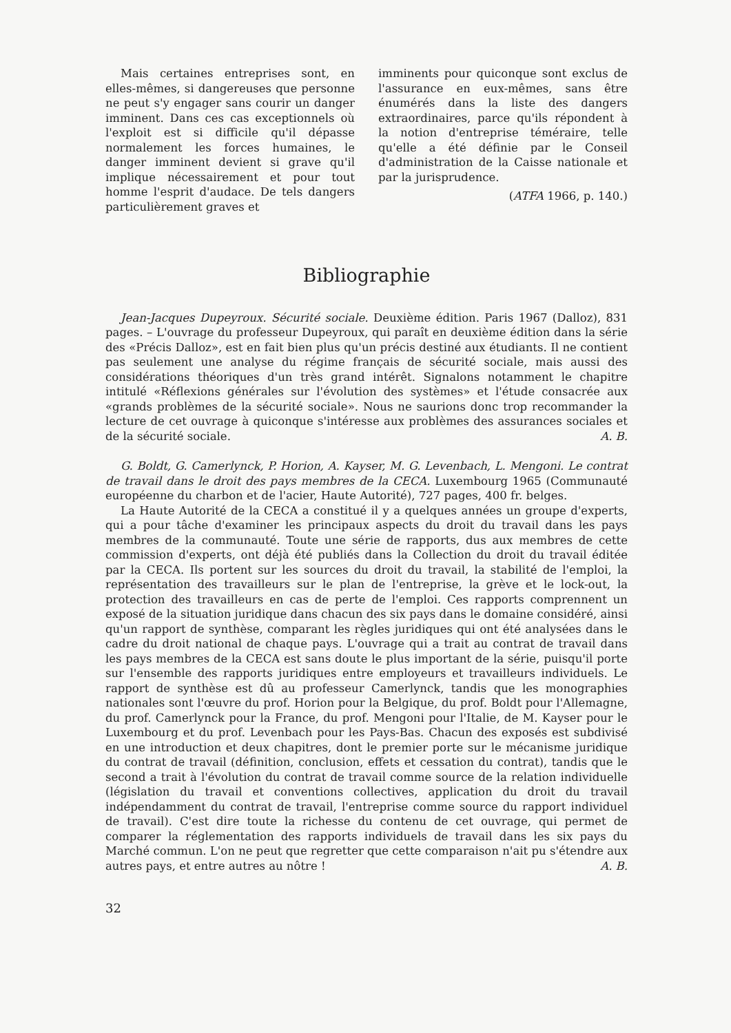Mais certaines entreprises sont, en elles-mêmes, si dangereuses que personne ne peut s'y engager sans courir un danger imminent. Dans ces cas exceptionnels où l'exploit est si difficile qu'il dépasse normalement les forces humaines, le danger imminent devient si grave qu'il implique nécessairement et pour tout homme l'esprit d'audace. De tels dangers particulièrement graves et
imminents pour quiconque sont exclus de l'assurance en eux-mêmes, sans être énumérés dans la liste des dangers extraordinaires, parce qu'ils répondent à la notion d'entreprise téméraire, telle qu'elle a été définie par le Conseil d'administration de la Caisse nationale et par la jurisprudence.
(ATFA 1966, p. 140.)
Bibliographie
Jean-Jacques Dupeyroux. Sécurité sociale. Deuxième édition. Paris 1967 (Dalloz), 831 pages. – L'ouvrage du professeur Dupeyroux, qui paraît en deuxième édition dans la série des «Précis Dalloz», est en fait bien plus qu'un précis destiné aux étudiants. Il ne contient pas seulement une analyse du régime français de sécurité sociale, mais aussi des considérations théoriques d'un très grand intérêt. Signalons notamment le chapitre intitulé «Réflexions générales sur l'évolution des systèmes» et l'étude consacrée aux «grands problèmes de la sécurité sociale». Nous ne saurions donc trop recommander la lecture de cet ouvrage à quiconque s'intéresse aux problèmes des assurances sociales et de la sécurité sociale. A. B.
G. Boldt, G. Camerlynck, P. Horion, A. Kayser, M. G. Levenbach, L. Mengoni. Le contrat de travail dans le droit des pays membres de la CECA. Luxembourg 1965 (Communauté européenne du charbon et de l'acier, Haute Autorité), 727 pages, 400 fr. belges.
La Haute Autorité de la CECA a constitué il y a quelques années un groupe d'experts, qui a pour tâche d'examiner les principaux aspects du droit du travail dans les pays membres de la communauté. Toute une série de rapports, dus aux membres de cette commission d'experts, ont déjà été publiés dans la Collection du droit du travail éditée par la CECA. Ils portent sur les sources du droit du travail, la stabilité de l'emploi, la représentation des travailleurs sur le plan de l'entreprise, la grève et le lock-out, la protection des travailleurs en cas de perte de l'emploi. Ces rapports comprennent un exposé de la situation juridique dans chacun des six pays dans le domaine considéré, ainsi qu'un rapport de synthèse, comparant les règles juridiques qui ont été analysées dans le cadre du droit national de chaque pays. L'ouvrage qui a trait au contrat de travail dans les pays membres de la CECA est sans doute le plus important de la série, puisqu'il porte sur l'ensemble des rapports juridiques entre employeurs et travailleurs individuels. Le rapport de synthèse est dû au professeur Camerlynck, tandis que les monographies nationales sont l'œuvre du prof. Horion pour la Belgique, du prof. Boldt pour l'Allemagne, du prof. Camerlynck pour la France, du prof. Mengoni pour l'Italie, de M. Kayser pour le Luxembourg et du prof. Levenbach pour les Pays-Bas. Chacun des exposés est subdivisé en une introduction et deux chapitres, dont le premier porte sur le mécanisme juridique du contrat de travail (définition, conclusion, effets et cessation du contrat), tandis que le second a trait à l'évolution du contrat de travail comme source de la relation individuelle (législation du travail et conventions collectives, application du droit du travail indépendamment du contrat de travail, l'entreprise comme source du rapport individuel de travail). C'est dire toute la richesse du contenu de cet ouvrage, qui permet de comparer la réglementation des rapports individuels de travail dans les six pays du Marché commun. L'on ne peut que regretter que cette comparaison n'ait pu s'étendre aux autres pays, et entre autres au nôtre ! A. B.
32